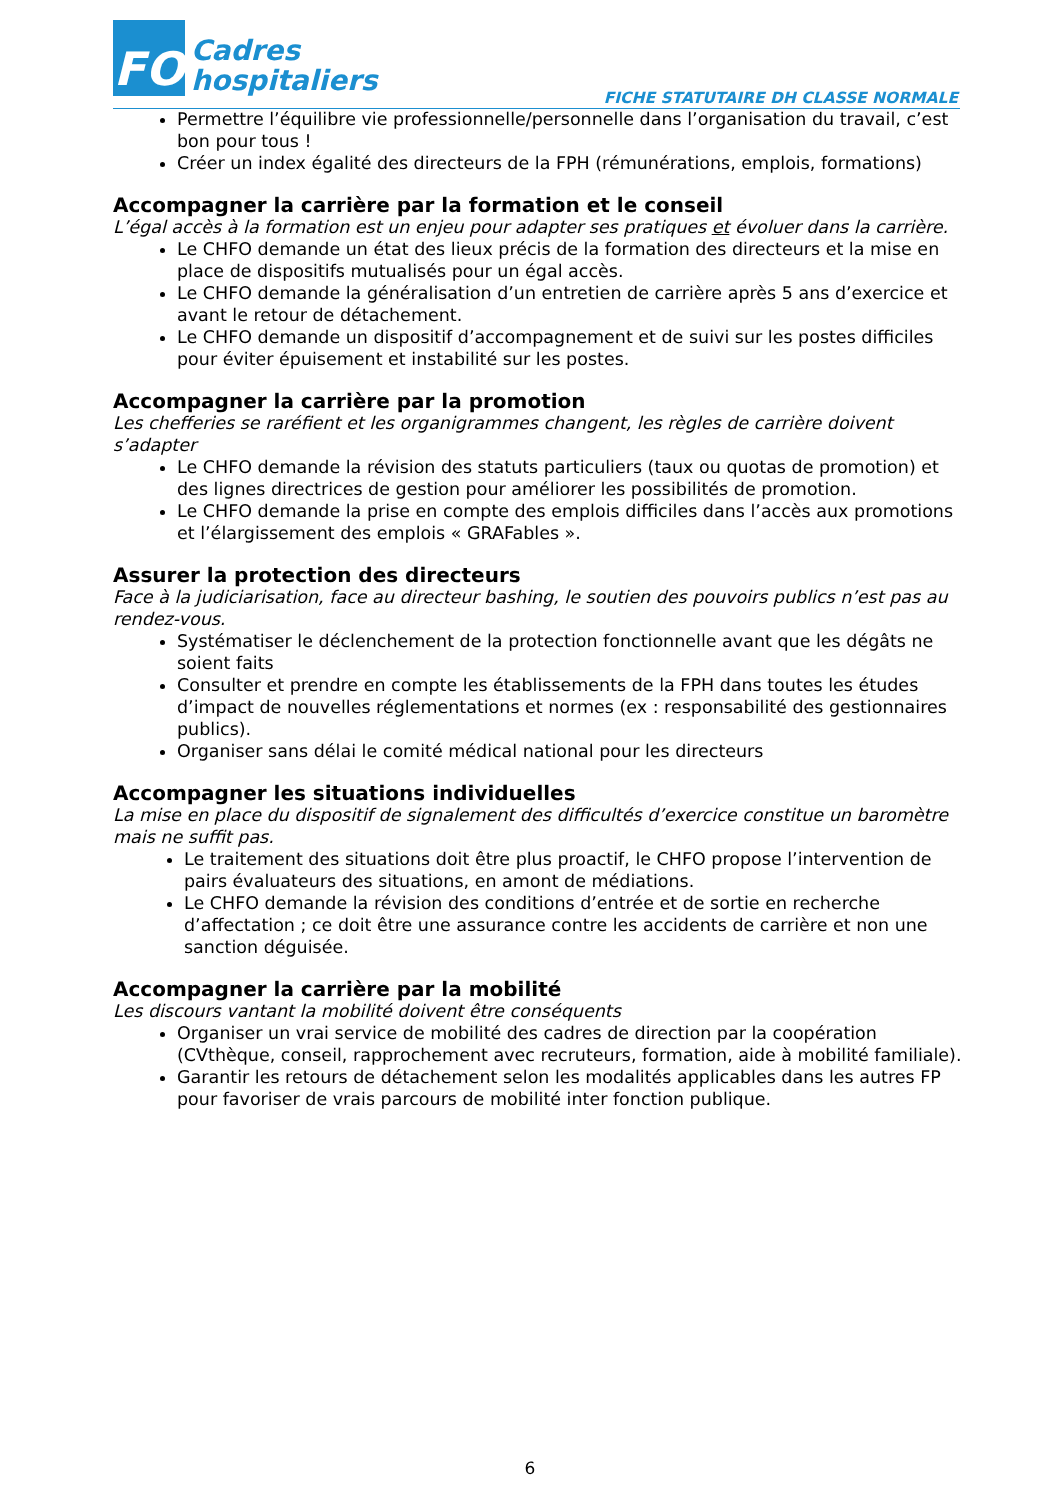FO
Cadres
hospitaliers
FICHE STATUTAIRE DH CLASSE NORMALE
Permettre l’équilibre vie professionnelle/personnelle dans l’organisation du travail, c’est bon pour tous !
Créer un index égalité des directeurs de la FPH (rémunérations, emplois, formations)
Accompagner la carrière par la formation et le conseil
L’égal accès à la formation est un enjeu pour adapter ses pratiques et évoluer dans la carrière.
Le CHFO demande un état des lieux précis de la formation des directeurs et la mise en place de dispositifs mutualisés pour un égal accès.
Le CHFO demande la généralisation d’un entretien de carrière après 5 ans d’exercice et avant le retour de détachement.
Le CHFO demande un dispositif d’accompagnement et de suivi sur les postes difficiles pour éviter épuisement et instabilité sur les postes.
Accompagner la carrière par la promotion
Les chefferies se raréfient et les organigrammes changent, les règles de carrière doivent s’adapter
Le CHFO demande la révision des statuts particuliers (taux ou quotas de promotion) et des lignes directrices de gestion pour améliorer les possibilités de promotion.
Le CHFO demande la prise en compte des emplois difficiles dans l’accès aux promotions et l’élargissement des emplois « GRAFables ».
Assurer la protection des directeurs
Face à la judiciarisation, face au directeur bashing, le soutien des pouvoirs publics n’est pas au rendez-vous.
Systématiser le déclenchement de la protection fonctionnelle avant que les dégâts ne soient faits
Consulter et prendre en compte les établissements de la FPH dans toutes les études d’impact de nouvelles réglementations et normes (ex : responsabilité des gestionnaires publics).
Organiser sans délai le comité médical national pour les directeurs
Accompagner les situations individuelles
La mise en place du dispositif de signalement des difficultés d’exercice constitue un baromètre mais ne suffit pas.
Le traitement des situations doit être plus proactif, le CHFO propose l’intervention de pairs évaluateurs des situations, en amont de médiations.
Le CHFO demande la révision des conditions d’entrée et de sortie en recherche d’affectation ; ce doit être une assurance contre les accidents de carrière et non une sanction déguisée.
Accompagner la carrière par la mobilité
Les discours vantant la mobilité doivent être conséquents
Organiser un vrai service de mobilité des cadres de direction par la coopération (CVthèque, conseil, rapprochement avec recruteurs, formation, aide à mobilité familiale).
Garantir les retours de détachement selon les modalités applicables dans les autres FP pour favoriser de vrais parcours de mobilité inter fonction publique.
6